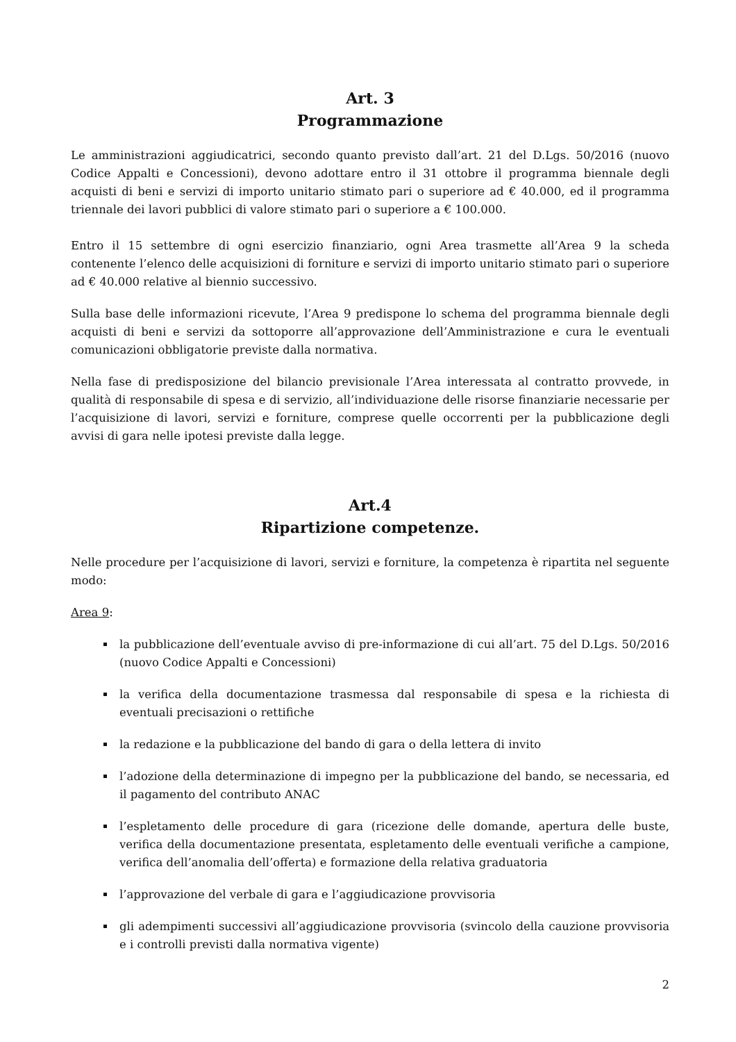Art. 3
Programmazione
Le amministrazioni aggiudicatrici, secondo quanto previsto dall’art. 21 del D.Lgs. 50/2016 (nuovo Codice Appalti e Concessioni), devono adottare entro il 31 ottobre il programma biennale degli acquisti di beni e servizi di importo unitario stimato pari o superiore ad € 40.000, ed il programma triennale dei lavori pubblici di valore stimato pari o superiore a € 100.000.
Entro il 15 settembre di ogni esercizio finanziario, ogni Area trasmette all’Area 9 la scheda contenente l’elenco delle acquisizioni di forniture e servizi di importo unitario stimato pari o superiore ad € 40.000 relative al biennio successivo.
Sulla base delle informazioni ricevute, l’Area 9 predispone lo schema del programma biennale degli acquisti di beni e servizi da sottoporre all’approvazione dell’Amministrazione e cura le eventuali comunicazioni obbligatorie previste dalla normativa.
Nella fase di predisposizione del bilancio previsionale l’Area interessata al contratto provvede, in qualità di responsabile di spesa e di servizio, all’individuazione delle risorse finanziarie necessarie per l’acquisizione di lavori, servizi e forniture, comprese quelle occorrenti per la pubblicazione degli avvisi di gara nelle ipotesi previste dalla legge.
Art.4
Ripartizione competenze.
Nelle procedure per l’acquisizione di lavori, servizi e forniture, la competenza è ripartita nel seguente modo:
Area 9:
la pubblicazione dell’eventuale avviso di pre-informazione di cui all’art. 75 del D.Lgs. 50/2016 (nuovo Codice Appalti e Concessioni)
la verifica della documentazione trasmessa dal responsabile di spesa e la richiesta di eventuali precisazioni o rettifiche
la redazione e la pubblicazione del bando di gara o della lettera di invito
l’adozione della determinazione di impegno per la pubblicazione del bando, se necessaria, ed il pagamento del contributo ANAC
l’espletamento delle procedure di gara (ricezione delle domande, apertura delle buste, verifica della documentazione presentata, espletamento delle eventuali verifiche a campione, verifica dell’anomalia dell’offerta) e formazione della relativa graduatoria
l’approvazione del verbale di gara e l’aggiudicazione provvisoria
gli adempimenti successivi all’aggiudicazione provvisoria (svincolo della cauzione provvisoria e i controlli previsti dalla normativa vigente)
2